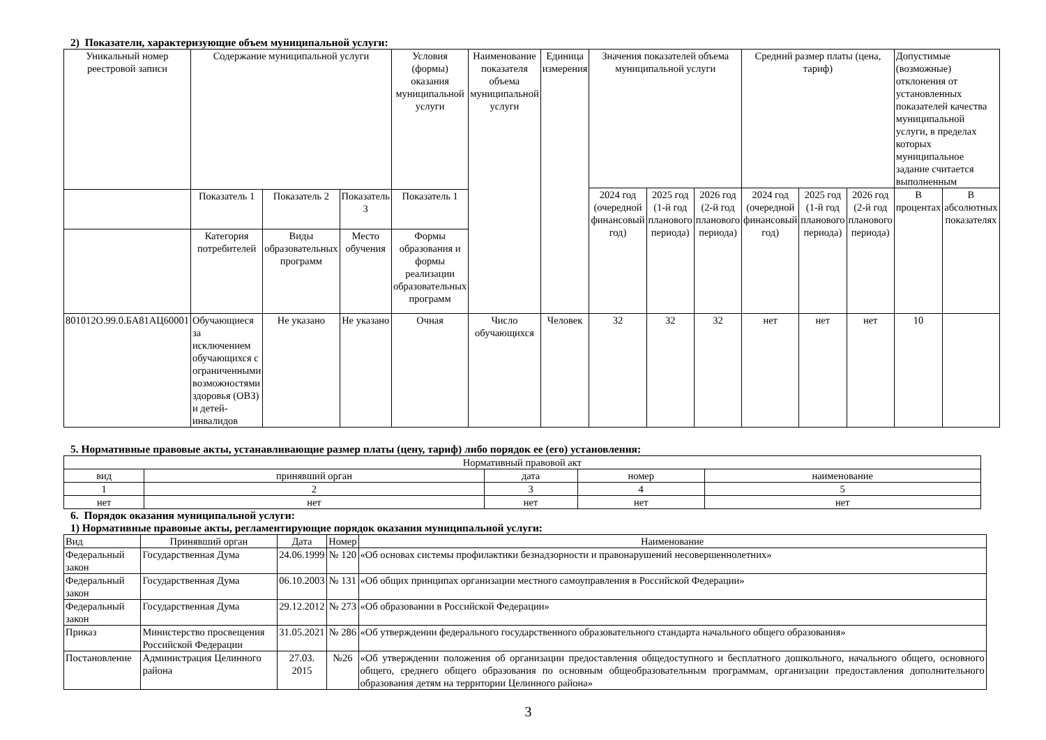2) Показатели, характеризующие объем муниципальной услуги:
| Уникальный номер реестровой записи | Содержание муниципальной услуги | | | Условия (формы) оказания муниципальной услуги | Наименование показателя объема муниципальной услуги | Единица измерения | Значения показателей объема муниципальной услуги | | | Средний размер платы (цена, тариф) | | | Допустимые (возможные) отклонения от установленных показателей качества муниципальной услуги, в пределах которых муниципальное задание считается выполненным | |
| --- | --- | --- | --- | --- | --- | --- | --- | --- | --- | --- | --- | --- | --- | --- |
| | | | | | | | 2024 год (очередной финансовый год) | 2025 год (1-й год планового периода) | 2026 год (2-й год планового периода) | 2024 год (очередной финансовый год) | 2025 год (1-й год планового периода) | 2026 год (2-й год планового периода) | В процентах | В абсолютных показателях |
| | Показатель 1 | Показатель 2 | Показатель 3 | Показатель 1 | | | | | | | | | | |
| | Категория потребителей | Виды образовательных программ | Место обучения | Формы образования и формы реализации образовательных программ | | | | | | | | | | |
| 801012О.99.0.БА81АЦ60001 | Обучающиеся за исключением обучающихся с ограниченными возможностями здоровья (ОВЗ) и детей-инвалидов | Не указано | Не указано | Очная | Число обучающихся | Человек | 32 | 32 | 32 | нет | нет | нет | 10 | |
5. Нормативные правовые акты, устанавливающие размер платы (цену, тариф) либо порядок ее (его) установления:
| Нормативный правовой акт | | | | |
| вид | принявший орган | дата | номер | наименование |
| 1 | 2 | 3 | 4 | 5 |
| нет | нет | нет | нет | нет |
6. Порядок оказания муниципальной услуги:
1) Нормативные правовые акты, регламентирующие порядок оказания муниципальной услуги:
| Вид | Принявший орган | Дата | Номер | Наименование |
| Федеральный закон | Государственная Дума | 24.06.1999 | № 120 | «Об основах системы профилактики безнадзорности и правонарушений несовершеннолетних» |
| Федеральный закон | Государственная Дума | 06.10.2003 | № 131 | «Об общих принципах организации местного самоуправления в Российской Федерации» |
| Федеральный закон | Государственная Дума | 29.12.2012 | № 273 | «Об образовании в Российской Федерации» |
| Приказ | Министерство просвещения Российской Федерации | 31.05.2021 | № 286 | «Об утверждении федерального государственного образовательного стандарта начального общего образования» |
| Постановление | Администрация Целинного района | 27.03. 2015 | №26 | «Об утверждении положения об организации предоставления общедоступного и бесплатного дошкольного, начального общего, основного общего, среднего общего образования по основным общеобразовательным программам, организации предоставления дополнительного образования детям на территории Целинного района» |
3